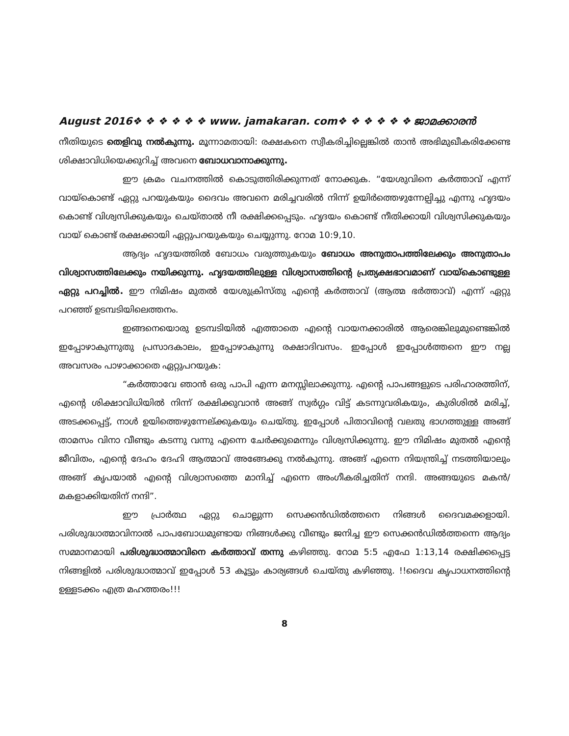August 2016❖ ❖ ❖ ❖ ❖ ❖ www. jamakaran. com❖ ❖ ❖ ❖ ❖ ❖ ജാമക്കാരൻ
നീതിയുടെ തെളിവു നൽകുന്നു. മൂന്നാമതായി: രക്ഷകനെ സ്വീകരിച്ചില്ലെങ്കിൽ താൻ അഭിമുഖീകരിക്കേണ്ട ശിക്ഷാവിധിയെക്കുറിച്ച് അവനെ ബോധവാനാക്കുന്നു.
ഈ ക്രമം വചനത്തിൽ കൊടുത്തിരിക്കുന്നത് നോക്കുക. “യേശുവിനെ കർത്താവ് എന്ന് വായ്കൊണ്ട് ഏറ്റു പറയുകയും ദൈവം അവനെ മരിച്ചവരിൽ നിന്ന് ഉയിർത്തെഴുന്നേല്പിച്ചു എന്നു ഹൃദയം കൊണ്ട് വിശ്വസിക്കുകയും ചെയ്താൽ നീ രക്ഷിക്കപ്പെടും. ഹൃദയം കൊണ്ട് നീതിക്കായി വിശ്വസിക്കുകയും വായ് കൊണ്ട് രക്ഷക്കായി ഏറ്റുപറയുകയും ചെയ്യുന്നു. റോമ 10:9,10.
ആദ്യം ഹൃദയത്തിൽ ബോധം വരുത്തുകയും ബോധം അനുതാപത്തിലേക്കും അനുതാപം വിശ്വാസത്തിലേക്കും നയിക്കുന്നു. ഹൃദയത്തിലുള്ള വിശ്വാസത്തിന്റെ പ്രത്യക്ഷഭാവമാണ് വായ്കൊണ്ടുള്ള ഏറ്റു പറച്ചിൽ. ഈ നിമിഷം മുതൽ യേശുക്രിസ്തു എന്റെ കർത്താവ് (ആത്മ ഭർത്താവ്) എന്ന് ഏറ്റു പറഞ്ഞ് ഉടമ്പടിയിലെത്തനം.
ഇങ്ങനെയൊരു ഉടമ്പടിയിൽ എത്താതെ എന്റെ വായനക്കാരിൽ ആരെങ്കിലുമുണ്ടെങ്കിൽ ഇപ്പോഴാകുന്നുതു പ്രസാദകാലം, ഇപ്പോഴാകുന്നു രക്ഷാദിവസം. ഇപ്പോൾ ഇപ്പോൾത്തനെ ഈ നല്ല അവസരം പാഴാക്കാതെ ഏറ്റുപറയുക:
“കർത്താവേ ഞാൻ ഒരു പാപി എന്ന മനസ്സിലാക്കുന്നു. എന്റെ പാപങ്ങളുടെ പരിഹാരത്തിന്, എന്റെ ശിക്ഷാവിധിയിൽ നിന്ന് രക്ഷിക്കുവാൻ അങ്ങ് സ്വർഗ്ഗം വിട്ട് കടന്നുവരികയും, കുരിശിൽ മരിച്ച്, അടക്കപ്പെട്ട്, നാൾ ഉയിത്തെഴുന്നേല്ക്കുകയും ചെയ്തു. ഇപ്പോൾ പിതാവിന്റെ വലതു ഭാഗത്തുള്ള അങ്ങ് താമസം വിനാ വീണ്ടും കടന്നു വന്നു എന്നെ ചേർക്കുമെന്നും വിശ്വസിക്കുന്നു. ഈ നിമിഷം മുതൽ എന്റെ ജീവിതം, എന്റെ ദേഹം ദേഹി ആത്മാവ് അങ്ങേക്കു നൽകുന്നു. അങ്ങ് എന്നെ നിയന്ത്രിച്ച് നടത്തിയാലും അങ്ങ് കൃപയാൽ എന്റെ വിശ്വാസത്തെ മാനിച്ച് എന്നെ അംഗീകരിച്ചതിന് നന്ദി. അങ്ങയുടെ മകൻ/മകളാക്കിയതിന് നന്ദി”.
ഈ പ്രാർത്ഥ ഏറ്റു ചൊല്ലുന്ന സെക്കൻഡിൽത്തനെ നിങ്ങൾ ദൈവമക്കളായി. പരിശുദ്ധാത്മാവിനാൽ പാപബോധമുണ്ടായ നിങ്ങൾക്കു വീണ്ടും ജനിച്ച ഈ സെക്കൻഡിൽത്തന്നെ ആദ്യം സമ്മാനമായി പരിശുദ്ധാത്മാവിനെ കർത്താവ് തന്നു കഴിഞ്ഞു. റോമ 5:5 എഫേ 1:13,14 രക്ഷിക്കപ്പെട്ട നിങ്ങളിൽ പരിശുദ്ധാത്മാവ് ഇപ്പോൾ 53 കൂട്ടും കാര്യങ്ങൾ ചെയ്തു കഴിഞ്ഞു. !!ദൈവ കൃപാധനത്തിന്റെ ഉള്ളടക്കം എത്ര മഹത്തരം!!!
8